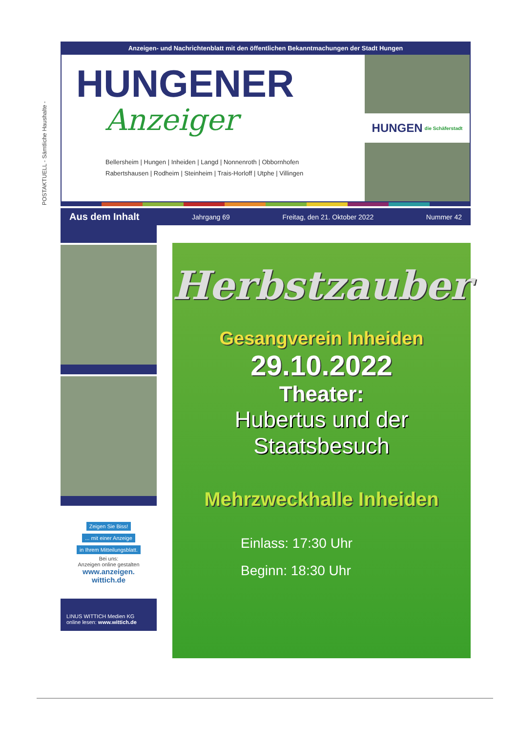POSTAKTUELL - Sämtliche Haushalte -
Anzeigen- und Nachrichtenblatt mit den öffentlichen Bekanntmachungen der Stadt Hungen
HUNGENER
Anzeiger
Bellersheim | Hungen | Inheiden | Langd | Nonnenroth | Obbornhofen
Rabertshausen | Rodheim | Steinheim | Trais-Horloff | Utphe | Villingen
HUNGEN die Schäferstadt
Aus dem Inhalt Jahrgang 69 Freitag, den 21. Oktober 2022 Nummer 42
Zeigen Sie Biss!
... mit einer Anzeige
in Ihrem Mitteilungsblatt.
Bei uns:
Anzeigen online gestalten
www.anzeigen.
wittich.de
LINUS WITTICH Medien KG
online lesen: www.wittich.de
Herbstzauber
Gesangverein Inheiden
29.10.2022
Theater:
Hubertus und der
Staatsbesuch
Mehrzweckhalle Inheiden
Einlass: 17:30 Uhr
Beginn: 18:30 Uhr